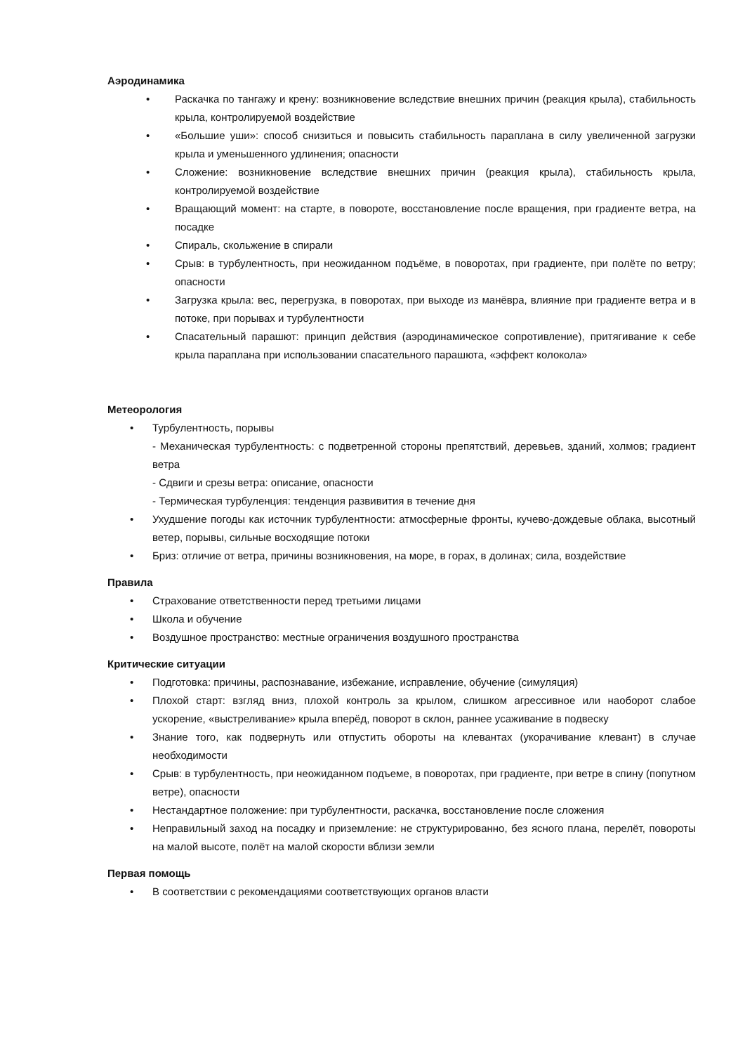Аэродинамика
• Раскачка по тангажу и крену: возникновение вследствие внешних причин (реакция крыла), стабильность крыла, контролируемой воздействие
• «Большие уши»: способ снизиться и повысить стабильность параплана в силу увеличенной загрузки крыла и уменьшенного удлинения; опасности
• Сложение: возникновение вследствие внешних причин (реакция крыла), стабильность крыла, контролируемой воздействие
• Вращающий момент: на старте, в повороте, восстановление после вращения, при градиенте ветра, на посадке
• Спираль, скольжение в спирали
• Срыв: в турбулентность, при неожиданном подъёме, в поворотах, при градиенте, при полёте по ветру; опасности
• Загрузка крыла: вес, перегрузка, в поворотах, при выходе из манёвра, влияние при градиенте ветра и в потоке, при порывах и турбулентности
• Спасательный парашют: принцип действия (аэродинамическое сопротивление), притягивание к себе крыла параплана при использовании спасательного парашюта, «эффект колокола»
Метеорология
• Турбулентность, порывы
- Механическая турбулентность: с подветренной стороны препятствий, деревьев, зданий, холмов; градиент ветра
- Сдвиги и срезы ветра: описание, опасности
- Термическая турбуленция: тенденция развивития в течение дня
• Ухудшение погоды как источник турбулентности: атмосферные фронты, кучево-дождевые облака, высотный ветер, порывы, сильные восходящие потоки
• Бриз: отличие от ветра, причины возникновения, на море, в горах, в долинах; сила, воздействие
Правила
• Страхование ответственности перед третьими лицами
• Школа и обучение
• Воздушное пространство: местные ограничения воздушного пространства
Критические ситуации
• Подготовка: причины, распознавание, избежание, исправление, обучение (симуляция)
• Плохой старт: взгляд вниз, плохой контроль за крылом, слишком агрессивное или наоборот слабое ускорение, «выстреливание» крыла вперёд, поворот в склон, раннее усаживание в подвеску
• Знание того, как подвернуть или отпустить обороты на клевантах (укорачивание клевант) в случае необходимости
• Срыв: в турбулентность, при неожиданном подъеме, в поворотах, при градиенте, при ветре в спину (попутном ветре), опасности
• Нестандартное положение: при турбулентности, раскачка, восстановление после сложения
• Неправильный заход на посадку и приземление: не структурированно, без ясного плана, перелёт, повороты на малой высоте, полёт на малой скорости вблизи земли
Первая помощь
• В соответствии с рекомендациями соответствующих органов власти